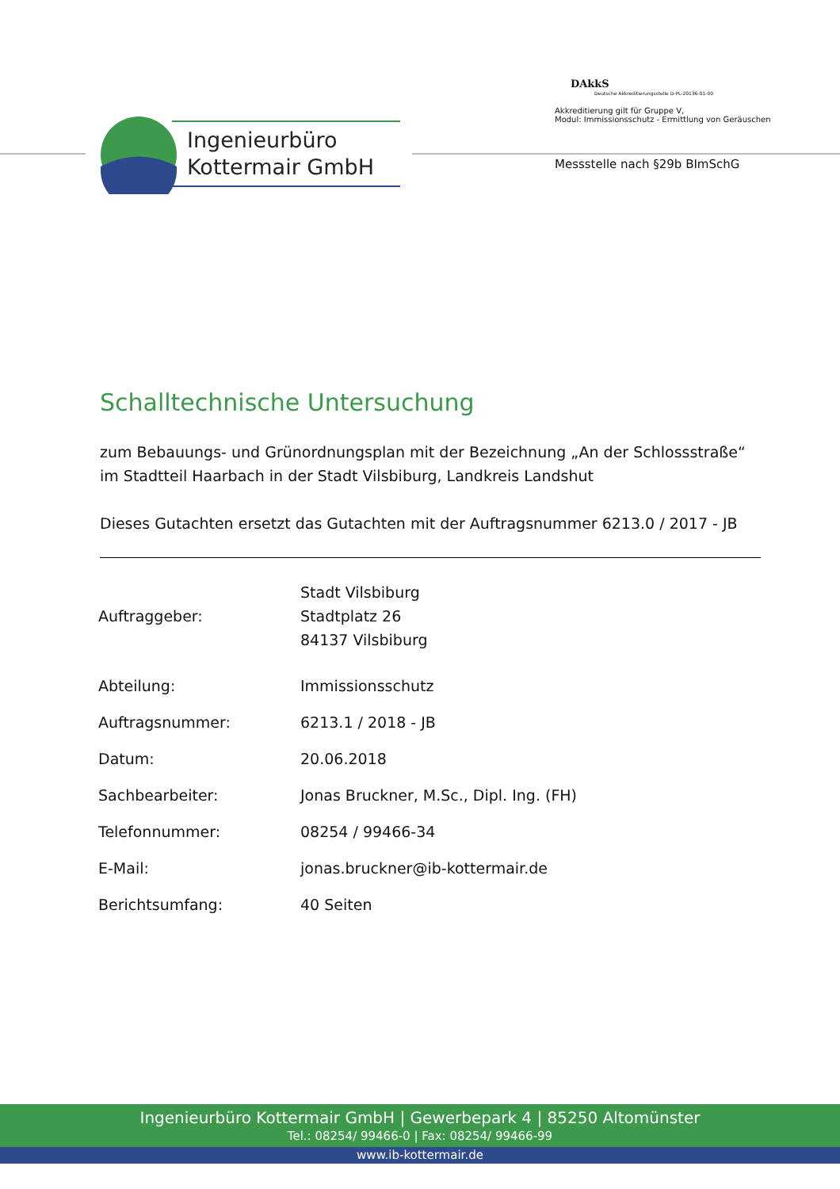Ingenieurbüro
Kottermair GmbH
DAkkS
Deutsche Akkreditierungsstelle D-PL-20136-01-00
Akkreditierung gilt für Gruppe V,
Modul: Immissionsschutz - Ermittlung von Geräuschen
Messstelle nach §29b BImSchG
Schalltechnische Untersuchung
zum Bebauungs- und Grünordnungsplan mit der Bezeichnung „An der Schlossstraße“ im Stadtteil Haarbach in der Stadt Vilsbiburg, Landkreis Landshut
Dieses Gutachten ersetzt das Gutachten mit der Auftragsnummer 6213.0 / 2017 - JB
| Auftraggeber: | Stadt Vilsbiburg Stadtplatz 26 84137 Vilsbiburg |
| Abteilung: | Immissionsschutz |
| Auftragsnummer: | 6213.1 / 2018 - JB |
| Datum: | 20.06.2018 |
| Sachbearbeiter: | Jonas Bruckner, M.Sc., Dipl. Ing. (FH) |
| Telefonnummer: | 08254 / 99466-34 |
| E-Mail: | jonas.bruckner@ib-kottermair.de |
| Berichtsumfang: | 40 Seiten |
Ingenieurbüro Kottermair GmbH | Gewerbepark 4 | 85250 Altomünster
Tel.: 08254/ 99466-0 | Fax: 08254/ 99466-99
www.ib-kottermair.de